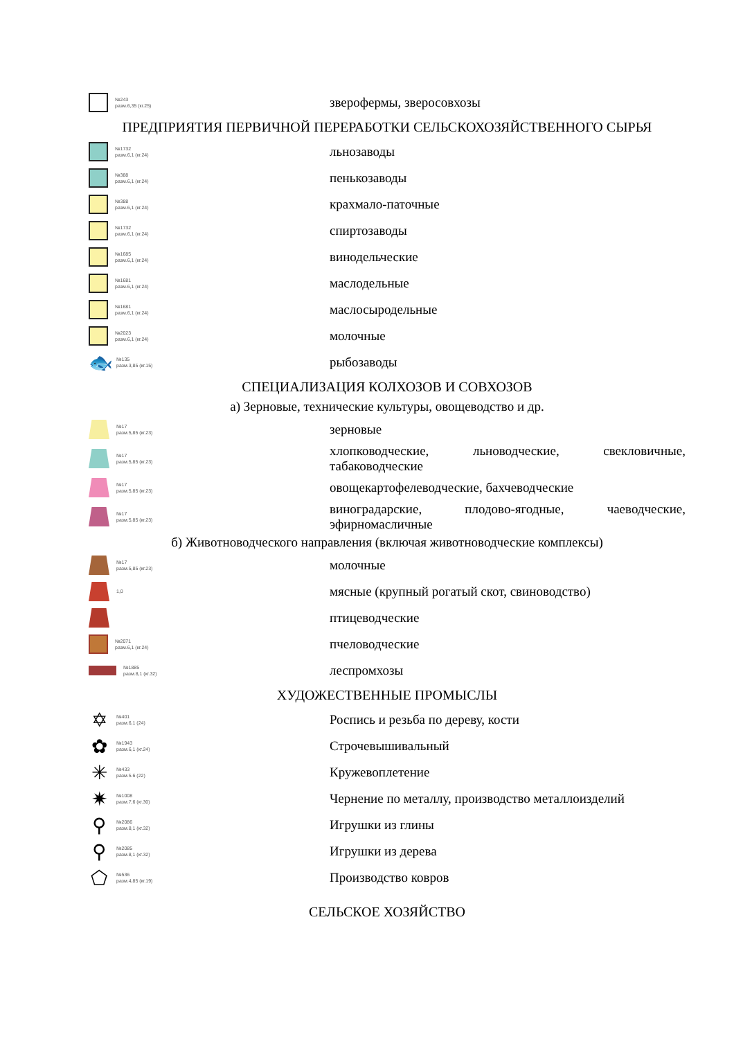№243
разм.6,35 (кг.25)
зверофермы, зверосовхозы
ПРЕДПРИЯТИЯ ПЕРВИЧНОЙ ПЕРЕРАБОТКИ СЕЛЬСКОХОЗЯЙСТВЕННОГО СЫРЬЯ
№1732
разм.6,1 (кг.24)
льнозаводы
№388
разм.6,1 (кг.24)
пенькозаводы
№388
разм.6,1 (кг.24)
крахмало-паточные
№1732
разм.6,1 (кг.24)
спиртозаводы
№1685
разм.6,1 (кг.24)
винодельческие
№1681
разм.6,1 (кг.24)
маслодельные
№1681
разм.6,1 (кг.24)
маслосыродельные
№2023
разм.6,1 (кг.24)
молочные
🐟
№135
разм.3,85 (кг.15)
рыбозаводы
СПЕЦИАЛИЗАЦИЯ КОЛХОЗОВ И СОВХОЗОВ
а) Зерновые, технические культуры, овощеводство и др.
№17
разм.5,85 (кг.23)
зерновые
№17
разм.5,85 (кг.23)
хлопководческие, льноводческие, свекловичные, табаководческие
№17
разм.5,85 (кг.23)
овощекартофелеводческие, бахчеводческие
№17
разм.5,85 (кг.23)
виноградарские, плодово-ягодные, чаеводческие, эфирномасличные
б) Животноводческого направления (включая животноводческие комплексы)
№17
разм.5,85 (кг.23)
молочные
1,0
мясные (крупный рогатый скот, свиноводство)
птицеводческие
№2071
разм.6,1 (кг.24)
пчеловодческие
№1885
разм.8,1 (кг.32)
леспромхозы
ХУДОЖЕСТВЕННЫЕ ПРОМЫСЛЫ
✡
№401
разм.6,1 (24)
Роспись и резьба по дереву, кости
✿
№1943
разм.6,1 (кг.24)
Строчевышивальный
✳
№433
разм.5.6 (22)
Кружевоплетение
✷
№1008
разм.7,6 (кг.30)
Чернение по металлу, производство металлоизделий
⚲
№2086
разм.8,1 (кг.32)
Игрушки из глины
⚲
№2085
разм.8,1 (кг.32)
Игрушки из дерева
⬠
№536
разм.4,85 (кг.19)
Производство ковров
СЕЛЬСКОЕ ХОЗЯЙСТВО